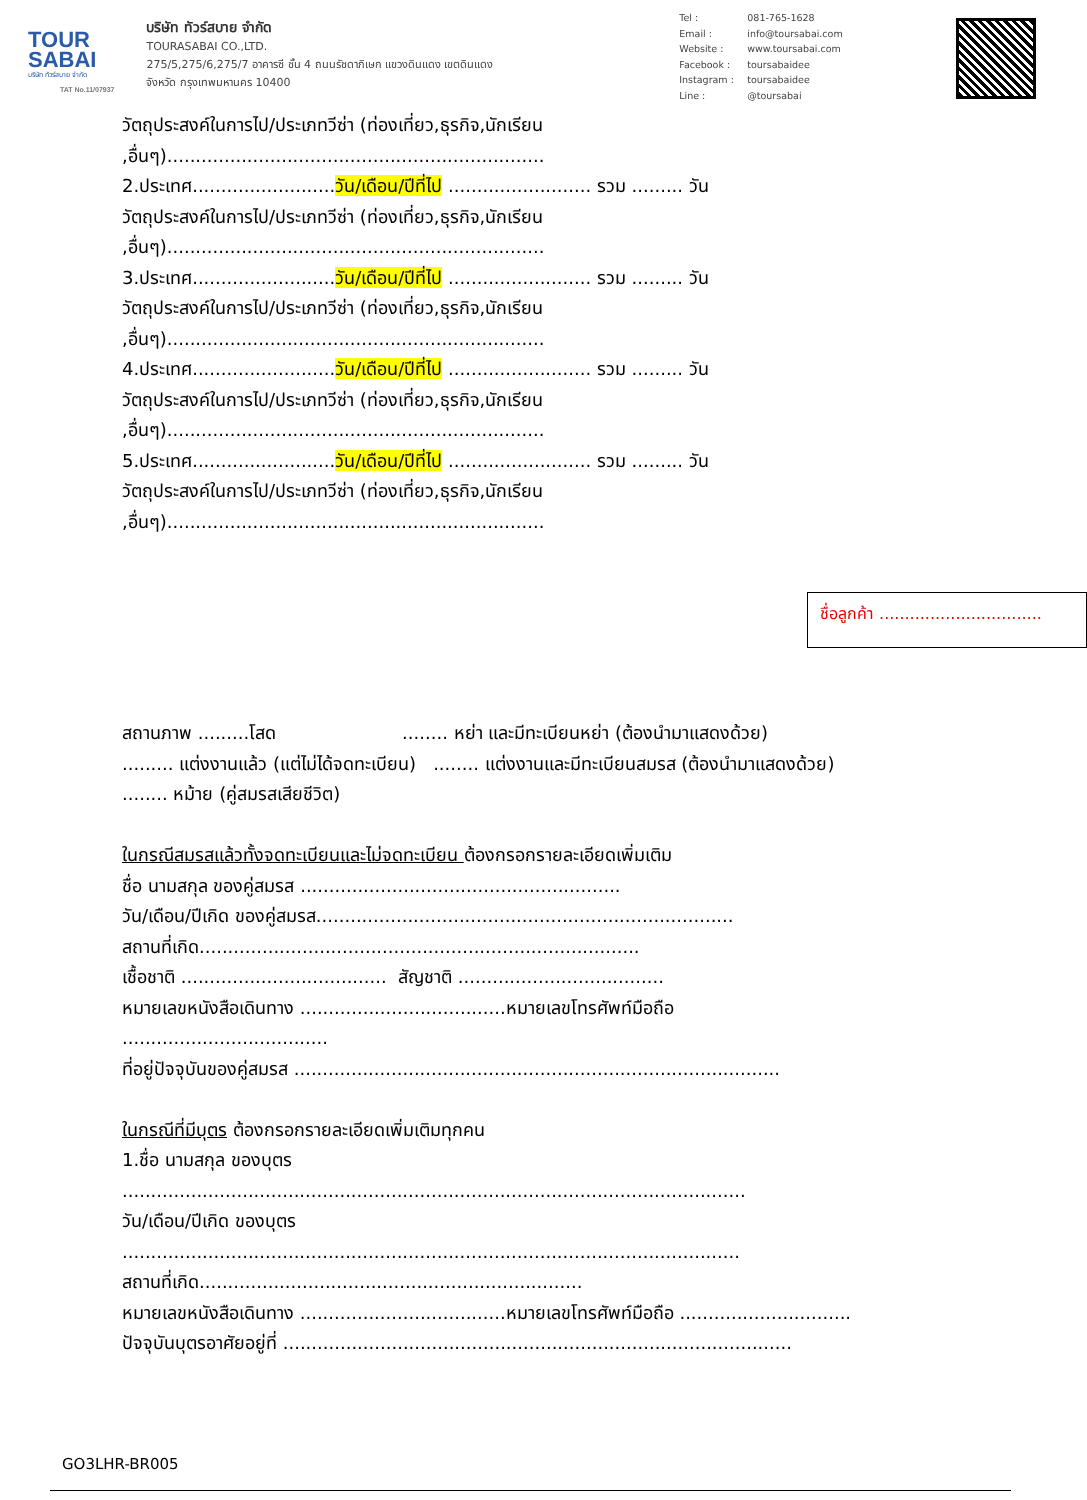TOUR
SABAI
บริษัท ทัวร์สบาย จำกัด
TAT No.11/07937
บริษัท ทัวร์สบาย จำกัด
TOURASABAI CO.,LTD.
275/5,275/6,275/7 อาคารซี ชั้น 4 ถนนรัชดาภิเษก แขวงดินแดง เขตดินแดง
จังหวัด กรุงเทพมหานคร 10400
Tel : 081-765-1628
Email : info@toursabai.com
Website : www.toursabai.com
Facebook : toursabaidee
Instagram : toursabaidee
Line : @toursabai
วัตถุประสงค์ในการไป/ประเภทวีซ่า (ท่องเที่ยว,ธุรกิจ,นักเรียน
,อื่นๆ)..................................................................
2.ประเทศ.........................วัน/เดือน/ปีที่ไป ......................... รวม ......... วัน
วัตถุประสงค์ในการไป/ประเภทวีซ่า (ท่องเที่ยว,ธุรกิจ,นักเรียน
,อื่นๆ)..................................................................
3.ประเทศ.........................วัน/เดือน/ปีที่ไป ......................... รวม ......... วัน
วัตถุประสงค์ในการไป/ประเภทวีซ่า (ท่องเที่ยว,ธุรกิจ,นักเรียน
,อื่นๆ)..................................................................
4.ประเทศ.........................วัน/เดือน/ปีที่ไป ......................... รวม ......... วัน
วัตถุประสงค์ในการไป/ประเภทวีซ่า (ท่องเที่ยว,ธุรกิจ,นักเรียน
,อื่นๆ)..................................................................
5.ประเทศ.........................วัน/เดือน/ปีที่ไป ......................... รวม ......... วัน
วัตถุประสงค์ในการไป/ประเภทวีซ่า (ท่องเที่ยว,ธุรกิจ,นักเรียน
,อื่นๆ)..................................................................
ชื่อลูกค้า ................................
สถานภาพ .........โสด ........ หย่า และมีทะเบียนหย่า (ต้องนำมาแสดงด้วย)
......... แต่งงานแล้ว (แต่ไม่ได้จดทะเบียน) ........ แต่งงานและมีทะเบียนสมรส (ต้องนำมาแสดงด้วย)
........ หม้าย (คู่สมรสเสียชีวิต)
ในกรณีสมรสแล้วทั้งจดทะเบียนและไม่จดทะเบียน ต้องกรอกรายละเอียดเพิ่มเติม
ชื่อ นามสกุล ของคู่สมรส ........................................................
วัน/เดือน/ปีเกิด ของคู่สมรส.........................................................................
สถานที่เกิด.............................................................................
เชื้อชาติ .................................... สัญชาติ ....................................
หมายเลขหนังสือเดินทาง ....................................หมายเลขโทรศัพท์มือถือ
....................................
ที่อยู่ปัจจุบันของคู่สมรส .....................................................................................
ในกรณีที่มีบุตร ต้องกรอกรายละเอียดเพิ่มเติมทุกคน
1.ชื่อ นามสกุล ของบุตร
.............................................................................................................
วัน/เดือน/ปีเกิด ของบุตร
............................................................................................................
สถานที่เกิด...................................................................
หมายเลขหนังสือเดินทาง ....................................หมายเลขโทรศัพท์มือถือ ..............................
ปัจจุบันบุตรอาศัยอยู่ที่ .........................................................................................
GO3LHR-BR005